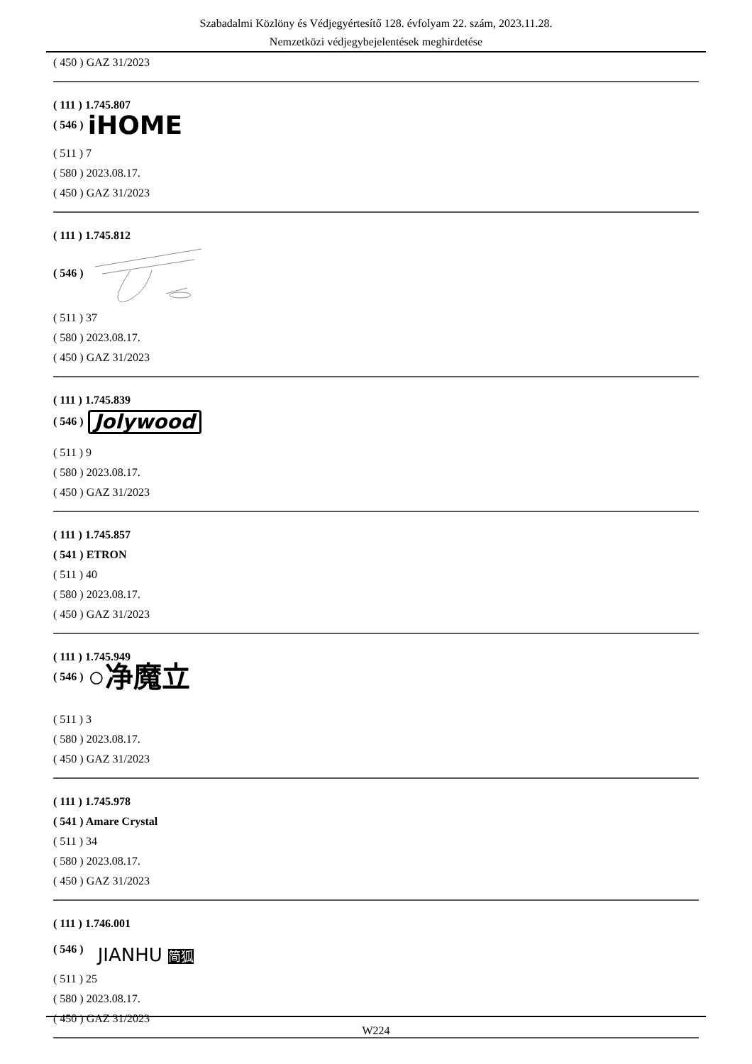Szabadalmi Közlöny és Védjegyértesítő 128. évfolyam 22. szám, 2023.11.28.
Nemzetközi védjegybejelentések meghirdetése
( 450 ) GAZ 31/2023
( 111 ) 1.745.807
( 546 ) iHOME
( 511 ) 7
( 580 ) 2023.08.17.
( 450 ) GAZ 31/2023
( 111 ) 1.745.812
( 546 )
( 511 ) 37
( 580 ) 2023.08.17.
( 450 ) GAZ 31/2023
( 111 ) 1.745.839
( 546 ) Jolywood
( 511 ) 9
( 580 ) 2023.08.17.
( 450 ) GAZ 31/2023
( 111 ) 1.745.857
( 541 ) ETRON
( 511 ) 40
( 580 ) 2023.08.17.
( 450 ) GAZ 31/2023
( 111 ) 1.745.949
( 546 ) ○净魔立
( 511 ) 3
( 580 ) 2023.08.17.
( 450 ) GAZ 31/2023
( 111 ) 1.745.978
( 541 ) Amare Crystal
( 511 ) 34
( 580 ) 2023.08.17.
( 450 ) GAZ 31/2023
( 111 ) 1.746.001
( 546 ) JIANHU 简狐
( 511 ) 25
( 580 ) 2023.08.17.
( 450 ) GAZ 31/2023
W224